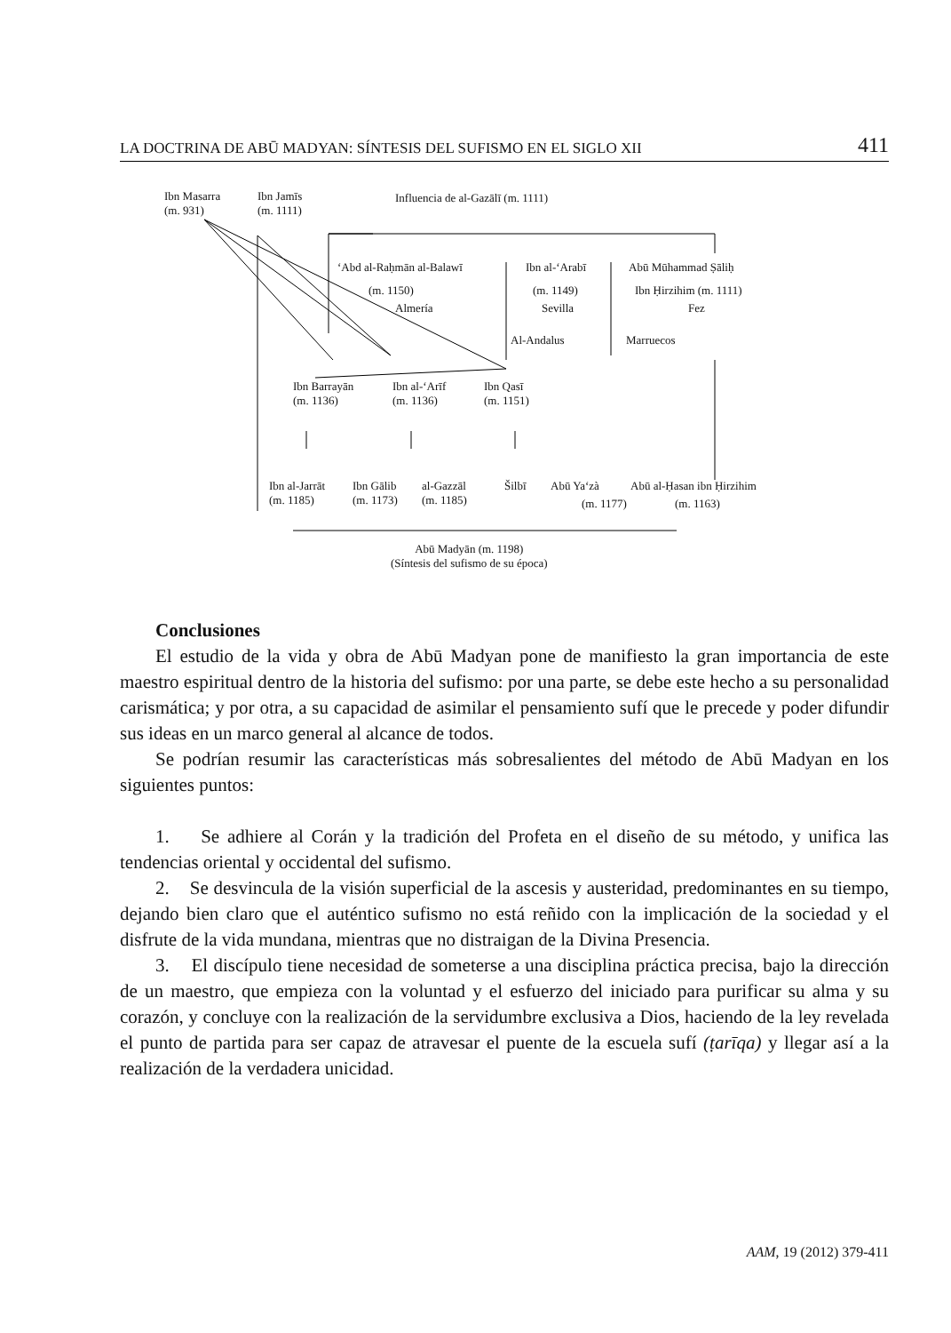LA DOCTRINA DE ABŪ MADYAN: SÍNTESIS DEL SUFISMO EN EL SIGLO XII 411
Ibn Masarra
(m. 931)
Ibn Jamīs
(m. 1111)
Influencia de al-Gazālī (m. 1111)
‘Abd al-Raḥmān al-Balawī
(m. 1150)
Almería
Ibn al-‘Arabī
(m. 1149)
Sevilla
Abū Mūhammad Ṣāliḥ
Ibn Ḥirzihim (m. 1111)
Fez
Al-Andalus Marruecos
Ibn Barrayān
(m. 1136)
Ibn al-‘Arīf
(m. 1136)
Ibn Qasī
(m. 1151)
Ibn al-Jarrāt
(m. 1185)
Ibn Gālib
(m. 1173)
al-Gazzāl
(m. 1185)
Šilbī Abū Ya‘zà
(m. 1177)
Abū al-Ḥasan ibn Ḥirzihim
(m. 1163)
Abū Madyān (m. 1198)
(Síntesis del sufismo de su época)
Conclusiones
El estudio de la vida y obra de Abū Madyan pone de manifiesto la gran importancia de este maestro espiritual dentro de la historia del sufismo: por una parte, se debe este hecho a su personalidad carismática; y por otra, a su capacidad de asimilar el pensamiento sufí que le precede y poder difundir sus ideas en un marco general al alcance de todos.
Se podrían resumir las características más sobresalientes del método de Abū Madyan en los siguientes puntos:
1. Se adhiere al Corán y la tradición del Profeta en el diseño de su método, y unifica las tendencias oriental y occidental del sufismo.
2. Se desvincula de la visión superficial de la ascesis y austeridad, predominantes en su tiempo, dejando bien claro que el auténtico sufismo no está reñido con la implicación de la sociedad y el disfrute de la vida mundana, mientras que no distraigan de la Divina Presencia.
3. El discípulo tiene necesidad de someterse a una disciplina práctica precisa, bajo la dirección de un maestro, que empieza con la voluntad y el esfuerzo del iniciado para purificar su alma y su corazón, y concluye con la realización de la servidumbre exclusiva a Dios, haciendo de la ley revelada el punto de partida para ser capaz de atravesar el puente de la escuela sufí (ṭarīqa) y llegar así a la realización de la verdadera unicidad.
AAM, 19 (2012) 379-411